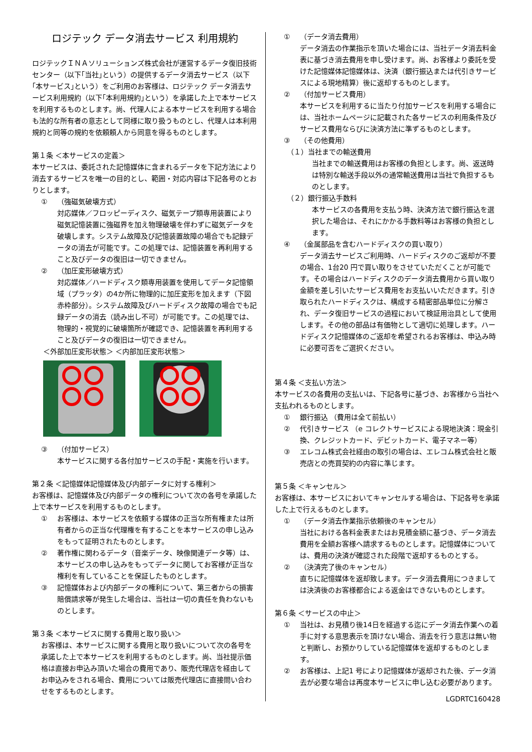ロジテック データ消去サービス 利用規約
ロジテックＩＮＡソリューションズ株式会社が運営するデータ復旧技術センター（以下｢当社｣という）の提供するデータ消去サービス（以下｢本サービス｣という）をご利用のお客様は、ロジテック データ消去サービス利用規約（以下｢本利用規約｣という）を承諾した上で本サービスを利用するものとします。尚、代理人による本サービスを利用する場合も法的な所有者の意志として同様に取り扱うものとし、代理人は本利用規約と同等の規約を依頼頼人から同意を得るものとします。
第１条 ＜本サービスの定義＞
本サービスは、委託された記憶媒体に含まれるデータを下記方法により消去するサービスを唯一の目的とし、範囲・対応内容は下記各号のとおりとします。
① （強磁気破壊方式）
対応媒体／フロッピーディスク、磁気テープ類専用装置により磁気記憶装置に強磁界を加え物理破壊を伴わずに磁気データを破壊します。システム故障及び記憶装置故障の場合でも記録データの消去が可能です。この処理では、記憶装置を再利用すること及びデータの復旧は一切できません。
② （加圧変形破壊方式）
対応媒体／ハードディスク類専用装置を使用してデータ記憶領域（プラッタ）の4か所に物理的に加圧変形を加えます（下図赤枠部分）。システム故障及びハードディスク故障の場合でも記録データの消去（読み出し不可）が可能です。この処理では、物理的・視覚的に破壊箇所が確認でき、記憶装置を再利用すること及びデータの復旧は一切できません。
＜外部加圧変形状態＞ ＜内部加圧変形状態＞
③ （付加サービス）
本サービスに関する各付加サービスの手配・実施を行います。
第２条 ＜記憶媒体記憶媒体及び内部データに対する権利＞
お客様は、記憶媒体及び内部データの権利について次の各号を承諾した上で本サービスを利用するものとします。
① お客様は、本サービスを依頼する媒体の正当な所有権または所有者からの正当な代理権を有することを本サービスの申し込みをもって証明されたものとします。
② 著作権に関わるデータ（音楽データ、映像関連データ等）は、本サービスの申し込みをもってデータに関してお客様が正当な権利を有していることを保証したものとします。
③ 記憶媒体および内部データの権利について、第三者からの損害賠償請求等が発生した場合は、当社は一切の責任を負わないものとします。
第３条 ＜本サービスに関する費用と取り扱い＞
お客様は、本サービスに関する費用と取り扱いについて次の各号を承諾した上で本サービスを利用するものとします。尚、当社提示価格は直接お申込み頂いた場合の費用であり、販売代理店を経由してお申込みをされる場合、費用については販売代理店に直接問い合わせをするものとします。
① （データ消去費用）
データ消去の作業指示を頂いた場合には、当社データ消去料金表に基づき消去費用を申し受けます。尚、お客様より委託を受けた記憶媒体記憶媒体は、決済（銀行振込または代引きサービスによる現地精算）後に返却するものとします。
② （付加サービス費用）
本サービスを利用するに当たり付加サービスを利用する場合には、当社ホームページに記載された各サービスの利用条件及びサービス費用ならびに決済方法に準ずるものとします。
③ （その他費用）
（１）当社までの輸送費用
当社までの輸送費用はお客様の負担とします。尚、返送時は特別な輸送手段以外の通常輸送費用は当社で負担するものとします。
（２）銀行振込手数料
本サービスの各費用を支払う時、決済方法で銀行振込を選択した場合は、それにかかる手数料等はお客様の負担とします。
④ （金属部品を含むハードディスクの買い取り）
データ消去サービスご利用時、ハードディスクのご返却が不要の場合、1台20 円で買い取りをさせていただくことが可能です。その場合はハードディスクのデータ消去費用から買い取り金額を差し引いたサービス費用をお支払いいただきます。引き取られたハードディスクは、構成する精密部品単位に分解され、データ復旧サービスの過程において検証用治具として使用します。その他の部品は有価物として適切に処理します。ハードディスク記憶媒体のご返却を希望されるお客様は、申込み時に必要可否をご選択ください。
第４条 ＜支払い方法＞
本サービスの各費用の支払いは、下記各号に基づき、お客様から当社へ支払われるものとします。
① 銀行振込 （費用は全て前払い）
② 代引きサービス （e コレクトサービスによる現地決済：現金引換、クレジットカード、デビットカード、電子マネー等）
③ エレコム株式会社経由の取引の場合は、エレコム株式会社と販売店との売買契約の内容に準じます。
第５条 ＜キャンセル＞
お客様は、本サービスにおいてキャンセルする場合は、下記各号を承諾した上で行えるものとします。
① （データ消去作業指示依頼後のキャンセル）
当社における各料金表またはお見積金額に基づき、データ消去費用を全額お客様へ請求するものとします。記憶媒体については、費用の決済が確認された段階で返却するものとする。
② （決済完了後のキャンセル）
直ちに記憶媒体を返却致します。データ消去費用につきましては決済後のお客様都合による返金はできないものとします。
第６条 ＜サービスの中止＞
① 当社は、お見積り後14日を経過する迄にデータ消去作業への着手に対する意思表示を頂けない場合、消去を行う意志は無い物と判断し、お預かりしている記憶媒体を返却するものとします。
② お客様は、上記1 号により記憶媒体が返却された後、データ消去が必要な場合は再度本サービスに申し込む必要があります。
LGDRTC160428